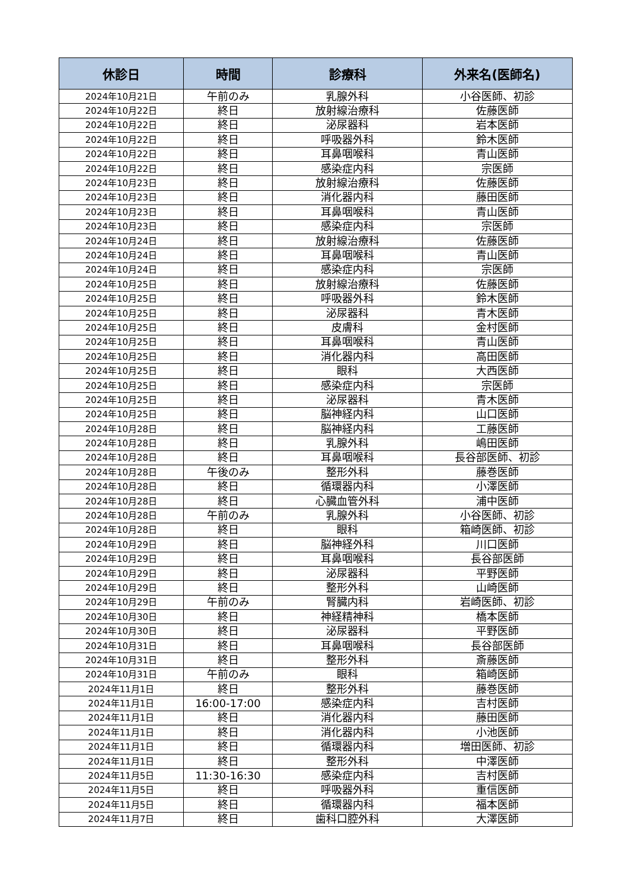| 休診日 | 時間 | 診療科 | 外来名(医師名) |
| --- | --- | --- | --- |
| 2024年10月21日 | 午前のみ | 乳腺外科 | 小谷医師、初診 |
| 2024年10月22日 | 終日 | 放射線治療科 | 佐藤医師 |
| 2024年10月22日 | 終日 | 泌尿器科 | 岩本医師 |
| 2024年10月22日 | 終日 | 呼吸器外科 | 鈴木医師 |
| 2024年10月22日 | 終日 | 耳鼻咽喉科 | 青山医師 |
| 2024年10月22日 | 終日 | 感染症内科 | 宗医師 |
| 2024年10月23日 | 終日 | 放射線治療科 | 佐藤医師 |
| 2024年10月23日 | 終日 | 消化器内科 | 藤田医師 |
| 2024年10月23日 | 終日 | 耳鼻咽喉科 | 青山医師 |
| 2024年10月23日 | 終日 | 感染症内科 | 宗医師 |
| 2024年10月24日 | 終日 | 放射線治療科 | 佐藤医師 |
| 2024年10月24日 | 終日 | 耳鼻咽喉科 | 青山医師 |
| 2024年10月24日 | 終日 | 感染症内科 | 宗医師 |
| 2024年10月25日 | 終日 | 放射線治療科 | 佐藤医師 |
| 2024年10月25日 | 終日 | 呼吸器外科 | 鈴木医師 |
| 2024年10月25日 | 終日 | 泌尿器科 | 青木医師 |
| 2024年10月25日 | 終日 | 皮膚科 | 金村医師 |
| 2024年10月25日 | 終日 | 耳鼻咽喉科 | 青山医師 |
| 2024年10月25日 | 終日 | 消化器内科 | 高田医師 |
| 2024年10月25日 | 終日 | 眼科 | 大西医師 |
| 2024年10月25日 | 終日 | 感染症内科 | 宗医師 |
| 2024年10月25日 | 終日 | 泌尿器科 | 青木医師 |
| 2024年10月25日 | 終日 | 脳神経内科 | 山口医師 |
| 2024年10月28日 | 終日 | 脳神経内科 | 工藤医師 |
| 2024年10月28日 | 終日 | 乳腺外科 | 嶋田医師 |
| 2024年10月28日 | 終日 | 耳鼻咽喉科 | 長谷部医師、初診 |
| 2024年10月28日 | 午後のみ | 整形外科 | 藤巻医師 |
| 2024年10月28日 | 終日 | 循環器内科 | 小澤医師 |
| 2024年10月28日 | 終日 | 心臓血管外科 | 浦中医師 |
| 2024年10月28日 | 午前のみ | 乳腺外科 | 小谷医師、初診 |
| 2024年10月28日 | 終日 | 眼科 | 箱崎医師、初診 |
| 2024年10月29日 | 終日 | 脳神経外科 | 川口医師 |
| 2024年10月29日 | 終日 | 耳鼻咽喉科 | 長谷部医師 |
| 2024年10月29日 | 終日 | 泌尿器科 | 平野医師 |
| 2024年10月29日 | 終日 | 整形外科 | 山崎医師 |
| 2024年10月29日 | 午前のみ | 腎臓内科 | 岩崎医師、初診 |
| 2024年10月30日 | 終日 | 神経精神科 | 橋本医師 |
| 2024年10月30日 | 終日 | 泌尿器科 | 平野医師 |
| 2024年10月31日 | 終日 | 耳鼻咽喉科 | 長谷部医師 |
| 2024年10月31日 | 終日 | 整形外科 | 斎藤医師 |
| 2024年10月31日 | 午前のみ | 眼科 | 箱崎医師 |
| 2024年11月1日 | 終日 | 整形外科 | 藤巻医師 |
| 2024年11月1日 | 16:00-17:00 | 感染症内科 | 吉村医師 |
| 2024年11月1日 | 終日 | 消化器内科 | 藤田医師 |
| 2024年11月1日 | 終日 | 消化器内科 | 小池医師 |
| 2024年11月1日 | 終日 | 循環器内科 | 増田医師、初診 |
| 2024年11月1日 | 終日 | 整形外科 | 中澤医師 |
| 2024年11月5日 | 11:30-16:30 | 感染症内科 | 吉村医師 |
| 2024年11月5日 | 終日 | 呼吸器外科 | 重信医師 |
| 2024年11月5日 | 終日 | 循環器内科 | 福本医師 |
| 2024年11月7日 | 終日 | 歯科口腔外科 | 大澤医師 |